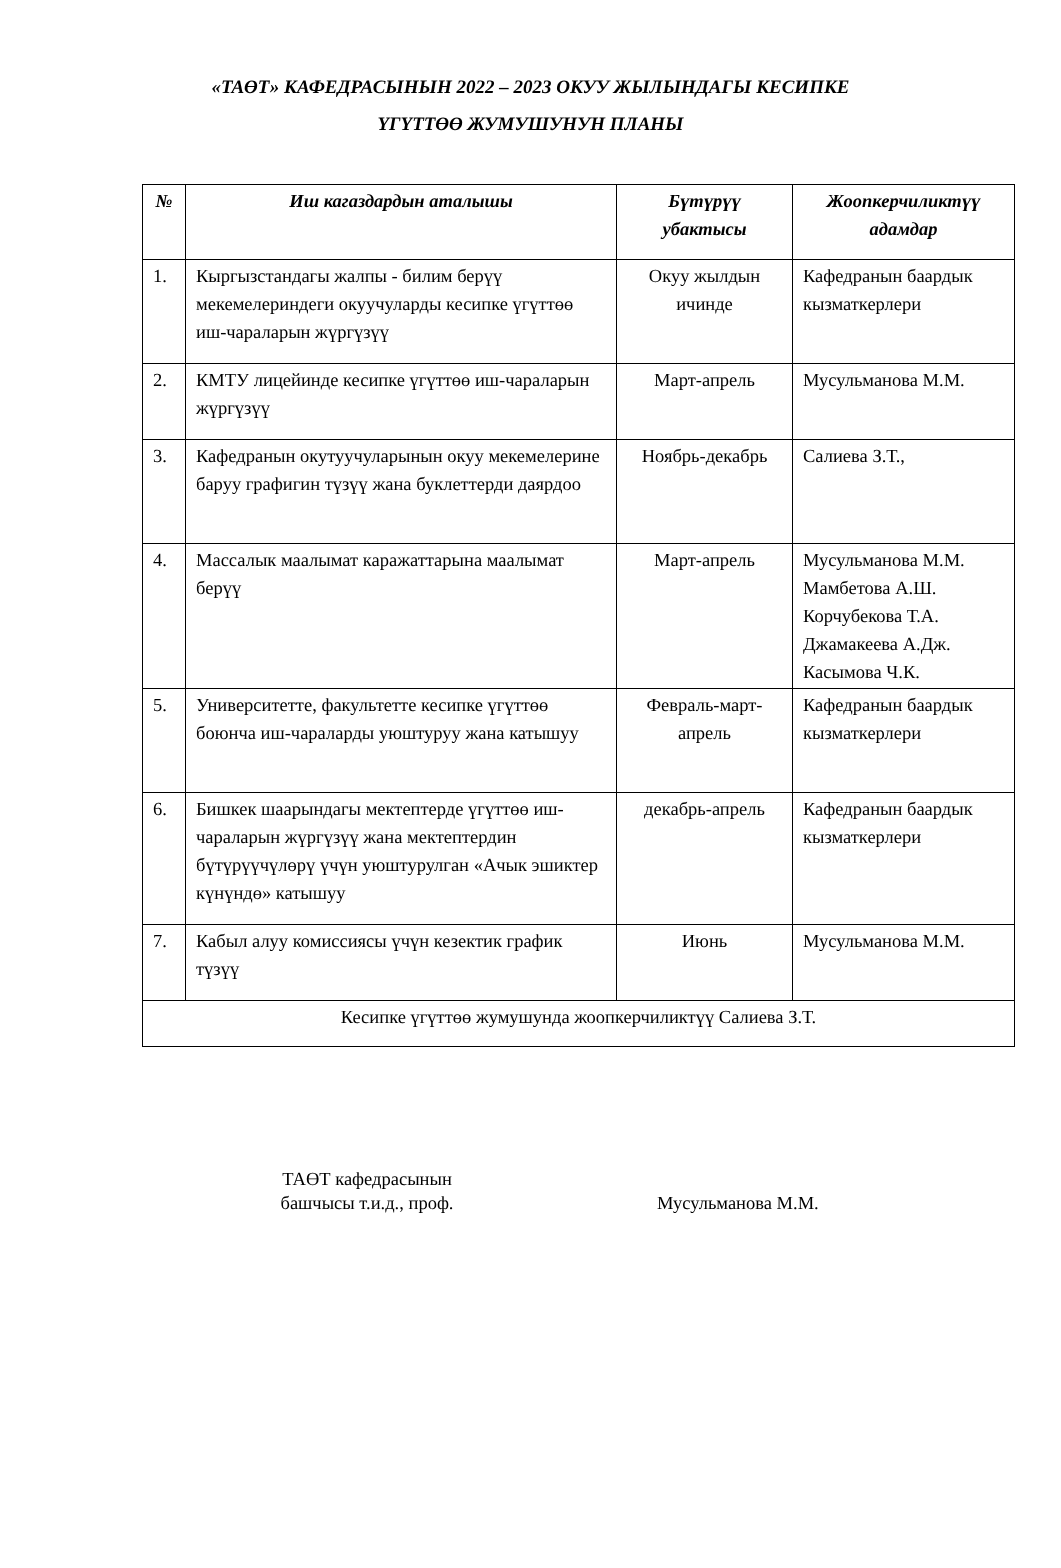«ТАӨТ» КАФЕДРАСЫНЫН 2022 – 2023 ОКУУ ЖЫЛЫНДАГЫ КЕСИПКЕ
ҮГҮТТӨӨ ЖУМУШУНУН ПЛАНЫ
| № | Иш кагаздардын аталышы | Бүтүрүү убактысы | Жоопкерчиликтүү адамдар |
| --- | --- | --- | --- |
| 1. | Кыргызстандагы жалпы - билим берүү мекемелериндеги окуучуларды кесипке үгүттөө иш-чараларын жүргүзүү | Окуу жылдын ичинде | Кафедранын баардык кызматкерлери |
| 2. | КМТУ лицейинде кесипке үгүттөө иш-чараларын жүргүзүү | Март-апрель | Мусульманова М.М. |
| 3. | Кафедранын окутуучуларынын окуу мекемелерине баруу графигин түзүү жана буклеттерди даярдоо | Ноябрь-декабрь | Салиева З.Т., |
| 4. | Массалык маалымат каражаттарына маалымат берүү | Март-апрель | Мусульманова М.М. Мамбетова А.Ш. Корчубекова Т.А. Джамакеева А.Дж. Касымова Ч.К. |
| 5. | Университетте, факультетте кесипке үгүттөө боюнча иш-чараларды уюштуруу жана катышуу | Февраль-март-апрель | Кафедранын баардык кызматкерлери |
| 6. | Бишкек шаарындагы мектептерде үгүттөө иш-чараларын жүргүзүү жана мектептердин бүтүрүүчүлөрү үчүн уюштурулган «Ачык эшиктер күнүндө» катышуу | декабрь-апрель | Кафедранын баардык кызматкерлери |
| 7. | Кабыл алуу комиссиясы үчүн кезектик график түзүү | Июнь | Мусульманова М.М. |
| Кесипке үгүттөө жумушунда жоопкерчиликтүү Салиева З.Т. | | | |
ТАӨТ кафедрасынын
башчысы т.и.д., проф.
Мусульманова М.М.